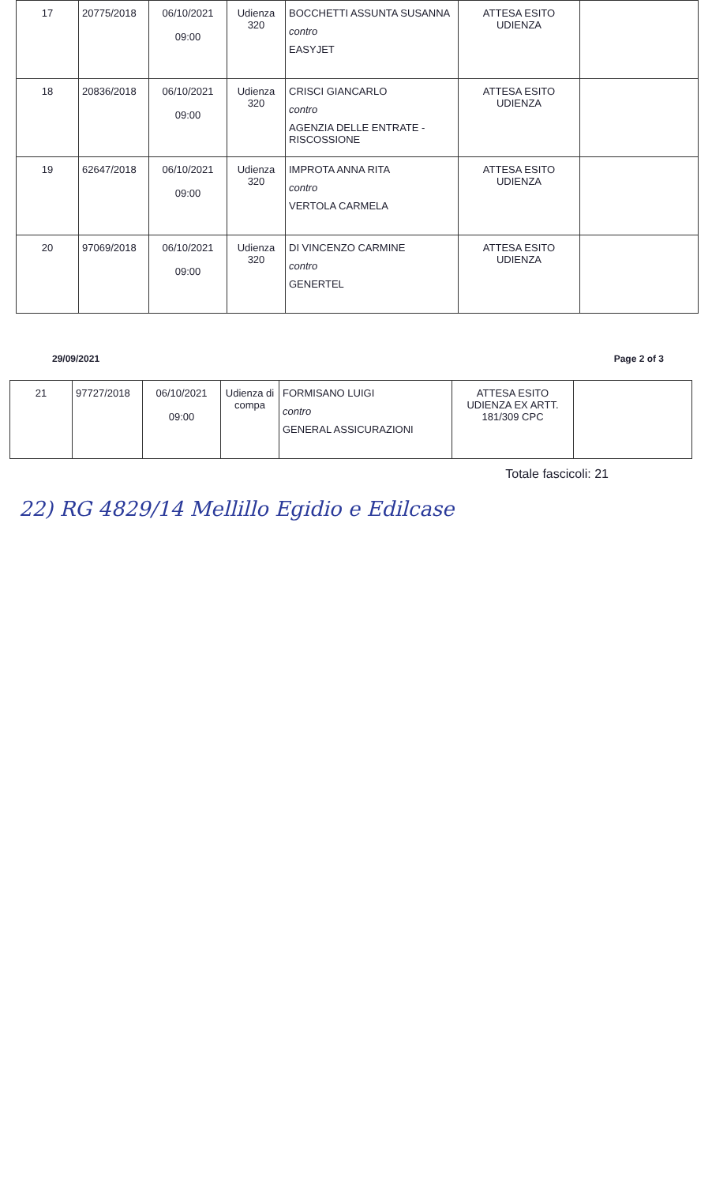| 17 | 20775/2018 | 06/10/2021 09:00 | Udienza 320 | BOCCHETTI ASSUNTA SUSANNA contro EASYJET | ATTESA ESITO UDIENZA | |
| 18 | 20836/2018 | 06/10/2021 09:00 | Udienza 320 | CRISCI GIANCARLO contro AGENZIA DELLE ENTRATE - RISCOSSIONE | ATTESA ESITO UDIENZA | |
| 19 | 62647/2018 | 06/10/2021 09:00 | Udienza 320 | IMPROTA ANNA RITA contro VERTOLA CARMELA | ATTESA ESITO UDIENZA | |
| 20 | 97069/2018 | 06/10/2021 09:00 | Udienza 320 | DI VINCENZO CARMINE contro GENERTEL | ATTESA ESITO UDIENZA | |
29/09/2021 Page 2 of 3
| 21 | 97727/2018 | 06/10/2021 09:00 | Udienza di compa | FORMISANO LUIGI contro GENERAL ASSICURAZIONI | ATTESA ESITO UDIENZA EX ARTT. 181/309 CPC | |
Totale fascicoli: 21
22) RG 4829/14 Mellillo Egidio e Edilcase